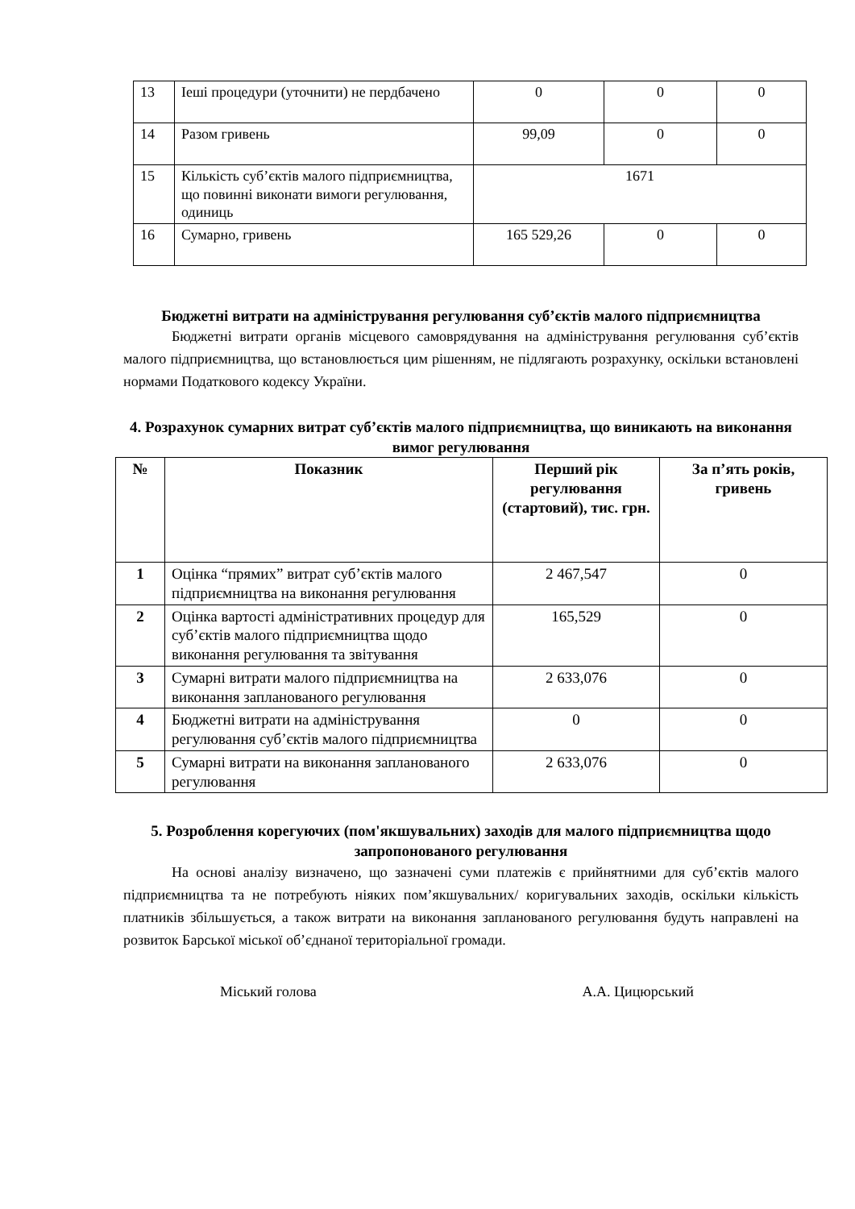| 13 | Іеші процедури (уточнити) не пердбачено | 0 | 0 | 0 |
| 14 | Разом гривень | 99,09 | 0 | 0 |
| 15 | Кількість суб’єктів малого підприємництва, що повинні виконати вимоги регулювання, одиниць | 1671 | | |
| 16 | Сумарно, гривень | 165 529,26 | 0 | 0 |
Бюджетні витрати на адміністрування регулювання суб’єктів малого підприємництва
Бюджетні витрати органів місцевого самоврядування на адміністрування регулювання суб’єктів малого підприємництва, що встановлюється цим рішенням, не підлягають розрахунку, оскільки встановлені нормами Податкового кодексу України.
4. Розрахунок сумарних витрат суб’єктів малого підприємництва, що виникають на виконання вимог регулювання
| № | Показник | Перший рік регулювання (стартовий), тис. грн. | За п’ять років, гривень |
| --- | --- | --- | --- |
| 1 | Оцінка “прямих” витрат суб’єктів малого підприємництва на виконання регулювання | 2 467,547 | 0 |
| 2 | Оцінка вартості адміністративних процедур для суб’єктів малого підприємництва щодо виконання регулювання та звітування | 165,529 | 0 |
| 3 | Сумарні витрати малого підприємництва на виконання запланованого регулювання | 2 633,076 | 0 |
| 4 | Бюджетні витрати на адміністрування регулювання суб’єктів малого підприємництва | 0 | 0 |
| 5 | Сумарні витрати на виконання запланованого регулювання | 2 633,076 | 0 |
5. Розроблення корегуючих (пом'якшувальних) заходів для малого підприємництва щодо запропонованого регулювання
На основі аналізу визначено, що зазначені суми платежів є прийнятними для суб’єктів малого підприємництва та не потребують ніяких пом’якшувальних/ коригувальних заходів, оскільки кількість платників збільшується, а також витрати на виконання запланованого регулювання будуть направлені на розвиток Барської міської об’єднаної територіальної громади.
Міський голова А.А. Цицюрський